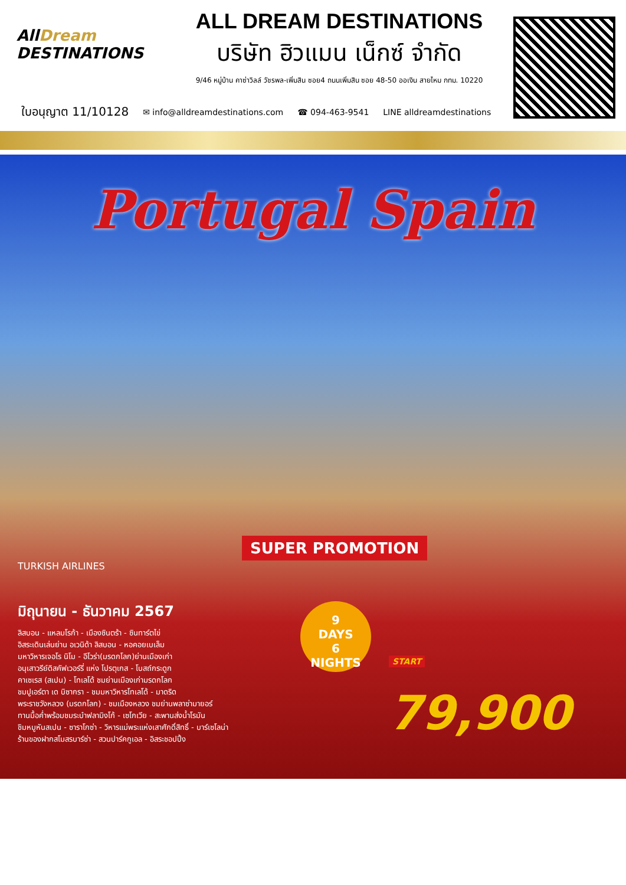AllDream DESTINATIONS
ALL DREAM DESTINATIONS
บริษัท ฮิวแมน เน็กซ์ จำกัด
9/46 หมู่บ้าน คาซ่าวิลล์ วัชรพล-เพิ่มสิน ซอย4 ถนนเพิ่มสิน ซอย 48-50 ออเงิน สายไหม กทม. 10220
ใบอนุญาต 11/10128 ✉ info@alldreamdestinations.com ☎ 094-463-9541 LINE alldreamdestinations
Portugal Spain
SUPER PROMOTION
TURKISH AIRLINES
มิถุนายน - ธันวาคม 2567
ลิสบอน - แหลมโรก้า - เมืองซินตร้า - ซินทาร์ตไข่
อิสระเดินเล่นย่าน อเวนิด้า ลิสบอน - หอคอยเบเล็ม
มหาวิหารเจอโร นิโม - อีโวร่า(มรดกโลก)ย่านเมืองเก่า
อนุเสาวรีย์ดิสคัฟเวอร์รี่ แห่ง โปรตุเกส - โบสถ์กระดูก
คาเซเรส (สเปน) - โทเลโด้ ชมย่านเมืองเก่ามรดกโลก
ชมปูเอร์ตา เด บิซากรา - ชมมหาวิหารโทเลโด้ - มาดริด
พระราชวังหลวง (มรดกโลก) - ชมเมืองหลวง ชมย่านพลาซ่ามายอร์
ทานมื้อค่ำพร้อมชมระบำฟลามิงโก้ - เซโกเวีย - สะพานส่งน้ำโรมัน
ชิมหมูหันสเปน - ซาราโกซ่า - วิหารแม่พระแห่งเสาศักดิ์สิทธิ์ - บาร์เซโลน่า
ร้านของฝากสโมสรบาร์ซ่า - สวนปาร์คกูเอล - อิสระชอปปิ้ง
9
DAYS
6
NIGHTS
START 79,900